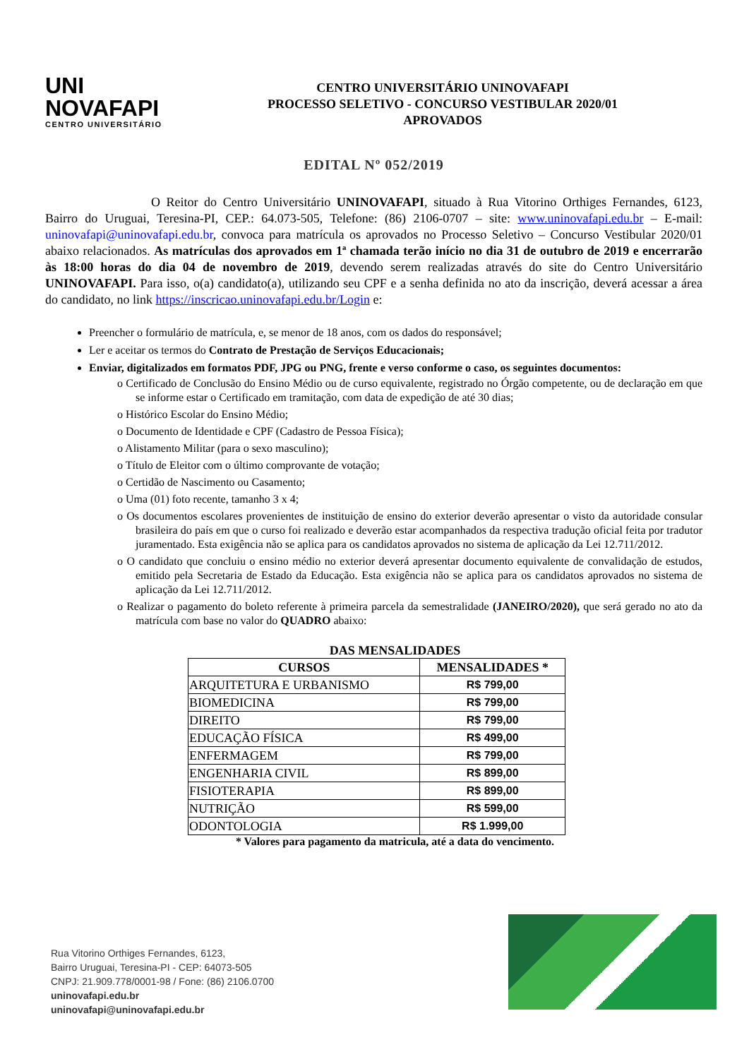UNI
NOVAFAPI
CENTRO UNIVERSITÁRIO
CENTRO UNIVERSITÁRIO UNINOVAFAPI
PROCESSO SELETIVO - CONCURSO VESTIBULAR 2020/01
APROVADOS
EDITAL Nº 052/2019
O Reitor do Centro Universitário UNINOVAFAPI, situado à Rua Vitorino Orthiges Fernandes, 6123, Bairro do Uruguai, Teresina-PI, CEP.: 64.073-505, Telefone: (86) 2106-0707 – site: www.uninovafapi.edu.br – E-mail: uninovafapi@uninovafapi.edu.br, convoca para matrícula os aprovados no Processo Seletivo – Concurso Vestibular 2020/01 abaixo relacionados. As matrículas dos aprovados em 1ª chamada terão início no dia 31 de outubro de 2019 e encerrarão às 18:00 horas do dia 04 de novembro de 2019, devendo serem realizadas através do site do Centro Universitário UNINOVAFAPI. Para isso, o(a) candidato(a), utilizando seu CPF e a senha definida no ato da inscrição, deverá acessar a área do candidato, no link https://inscricao.uninovafapi.edu.br/Login e:
Preencher o formulário de matrícula, e, se menor de 18 anos, com os dados do responsável;
Ler e aceitar os termos do Contrato de Prestação de Serviços Educacionais;
Enviar, digitalizados em formatos PDF, JPG ou PNG, frente e verso conforme o caso, os seguintes documentos:
o Certificado de Conclusão do Ensino Médio ou de curso equivalente, registrado no Órgão competente, ou de declaração em que se informe estar o Certificado em tramitação, com data de expedição de até 30 dias;
o Histórico Escolar do Ensino Médio;
o Documento de Identidade e CPF (Cadastro de Pessoa Física);
o Alistamento Militar (para o sexo masculino);
o Título de Eleitor com o último comprovante de votação;
o Certidão de Nascimento ou Casamento;
o Uma (01) foto recente, tamanho 3 x 4;
o Os documentos escolares provenientes de instituição de ensino do exterior deverão apresentar o visto da autoridade consular brasileira do país em que o curso foi realizado e deverão estar acompanhados da respectiva tradução oficial feita por tradutor juramentado. Esta exigência não se aplica para os candidatos aprovados no sistema de aplicação da Lei 12.711/2012.
o O candidato que concluiu o ensino médio no exterior deverá apresentar documento equivalente de convalidação de estudos, emitido pela Secretaria de Estado da Educação. Esta exigência não se aplica para os candidatos aprovados no sistema de aplicação da Lei 12.711/2012.
o Realizar o pagamento do boleto referente à primeira parcela da semestralidade (JANEIRO/2020), que será gerado no ato da matrícula com base no valor do QUADRO abaixo:
DAS MENSALIDADES
| CURSOS | MENSALIDADES * |
| --- | --- |
| ARQUITETURA E URBANISMO | R$ 799,00 |
| BIOMEDICINA | R$ 799,00 |
| DIREITO | R$ 799,00 |
| EDUCAÇÃO FÍSICA | R$ 499,00 |
| ENFERMAGEM | R$ 799,00 |
| ENGENHARIA CIVIL | R$ 899,00 |
| FISIOTERAPIA | R$ 899,00 |
| NUTRIÇÃO | R$ 599,00 |
| ODONTOLOGIA | R$ 1.999,00 |
* Valores para pagamento da matricula, até a data do vencimento.
Rua Vitorino Orthiges Fernandes, 6123,
Bairro Uruguai, Teresina-PI - CEP: 64073-505
CNPJ: 21.909.778/0001-98 / Fone: (86) 2106.0700
uninovafapi.edu.br
uninovafapi@uninovafapi.edu.br